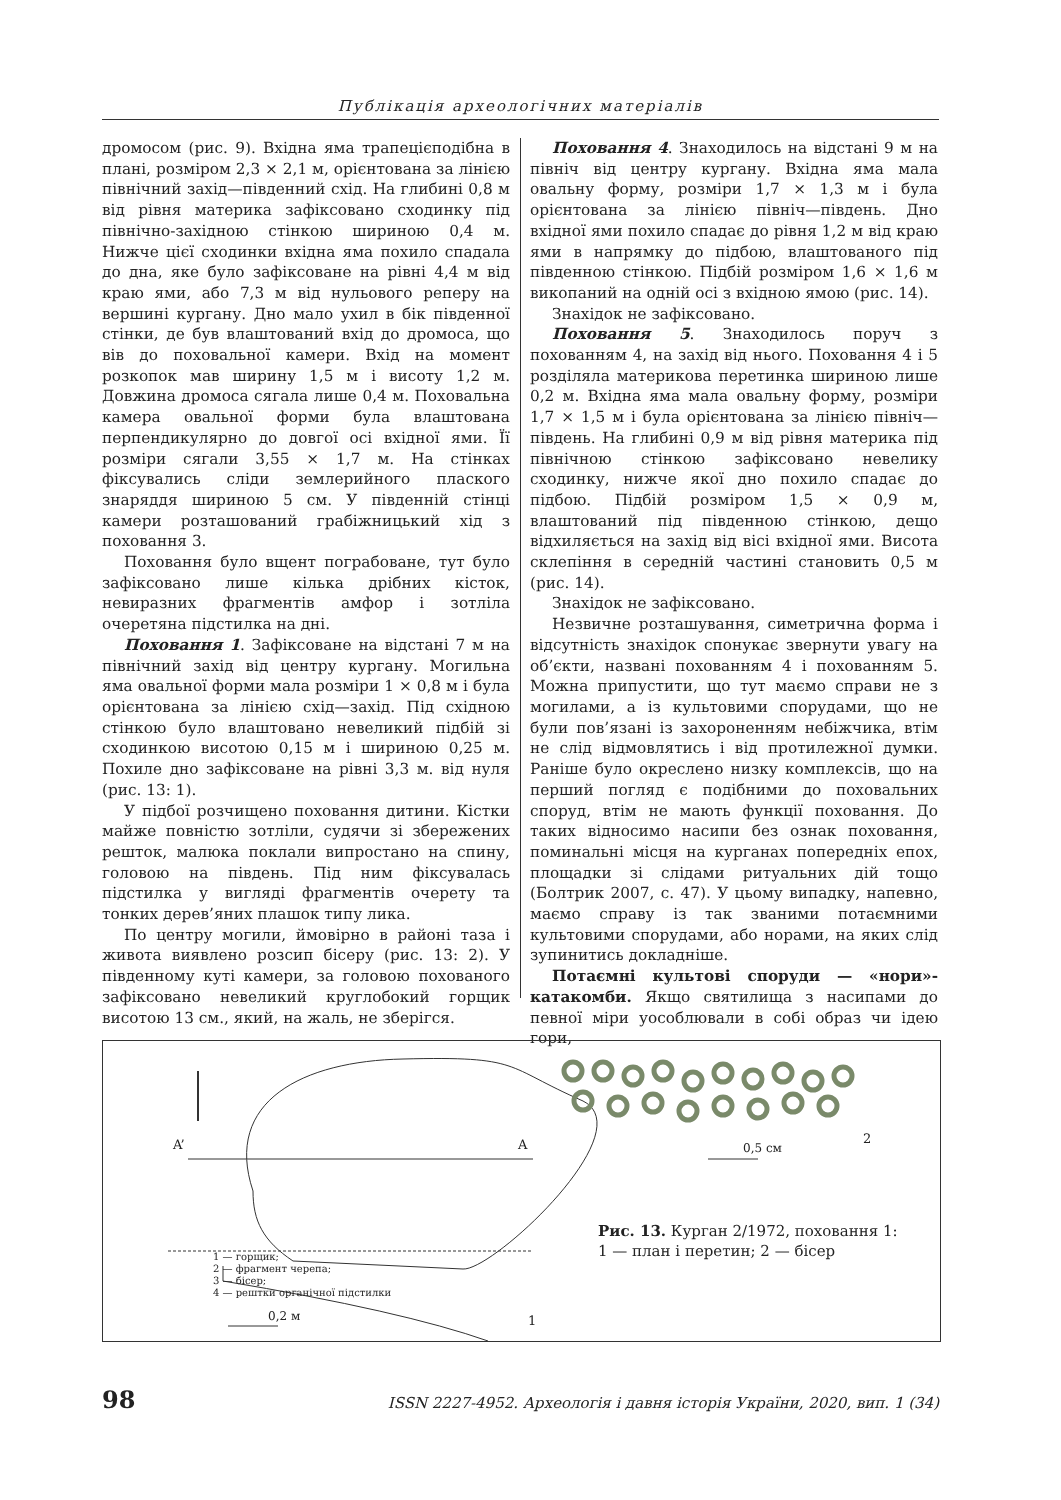Публікація археологічних матеріалів
дромосом (рис. 9). Вхідна яма трапецієподібна в плані, розміром 2,3 × 2,1 м, орієнтована за лінією північний захід—південний схід. На глибині 0,8 м від рівня материка зафіксовано сходинку під північно-західною стінкою шириною 0,4 м. Нижче цієї сходинки вхідна яма похило спадала до дна, яке було зафіксоване на рівні 4,4 м від краю ями, або 7,3 м від нульового реперу на вершині кургану. Дно мало ухил в бік південної стінки, де був влаштований вхід до дромоса, що вів до поховальної камери. Вхід на момент розкопок мав ширину 1,5 м і висоту 1,2 м. Довжина дромоса сягала лише 0,4 м. Поховальна камера овальної форми була влаштована перпендикулярно до довгої осі вхідної ями. Її розміри сягали 3,55 × 1,7 м. На стінках фіксувались сліди землерийного плаского знаряддя шириною 5 см. У південній стінці камери розташований грабіжницький хід з поховання 3.
Поховання було вщент пограбоване, тут було зафіксовано лише кілька дрібних кісток, невиразних фрагментів амфор і зотліла очеретяна підстилка на дні.
Поховання 1. Зафіксоване на відстані 7 м на північний захід від центру кургану. Могильна яма овальної форми мала розміри 1 × 0,8 м і була орієнтована за лінією схід—захід. Під східною стінкою було влаштовано невеликий підбій зі сходинкою висотою 0,15 м і шириною 0,25 м. Похиле дно зафіксоване на рівні 3,3 м. від нуля (рис. 13: 1).
У підбої розчищено поховання дитини. Кістки майже повністю зотліли, судячи зі збережених решток, малюка поклали випростано на спину, головою на південь. Під ним фіксувалась підстилка у вигляді фрагментів очерету та тонких дерев’яних плашок типу лика.
По центру могили, ймовірно в районі таза і живота виявлено розсип бісеру (рис. 13: 2). У південному куті камери, за головою похованого зафіксовано невеликий круглобокий горщик висотою 13 см., який, на жаль, не зберігся.
Поховання 4. Знаходилось на відстані 9 м на північ від центру кургану. Вхідна яма мала овальну форму, розміри 1,7 × 1,3 м і була орієнтована за лінією північ—південь. Дно вхідної ями похило спадає до рівня 1,2 м від краю ями в напрямку до підбою, влаштованого під південною стінкою. Підбій розміром 1,6 × 1,6 м викопаний на одній осі з вхідною ямою (рис. 14).
Знахідок не зафіксовано.
Поховання 5. Знаходилось поруч з похованням 4, на захід від нього. Поховання 4 і 5 розділяла материкова перетинка шириною лише 0,2 м. Вхідна яма мала овальну форму, розміри 1,7 × 1,5 м і була орієнтована за лінією північ—південь. На глибині 0,9 м від рівня материка під північною стінкою зафіксовано невелику сходинку, нижче якої дно похило спадає до підбою. Підбій розміром 1,5 × 0,9 м, влаштований під південною стінкою, дещо відхиляється на захід від вісі вхідної ями. Висота склепіння в середній частині становить 0,5 м (рис. 14).
Знахідок не зафіксовано.
Незвичне розташування, симетрична форма і відсутність знахідок спонукає звернути увагу на об’єкти, названі похованням 4 і похованням 5. Можна припустити, що тут маємо справи не з могилами, а із культовими спорудами, що не були пов’язані із захороненням небіжчика, втім не слід відмовлятись і від протилежної думки. Раніше було окреслено низку комплексів, що на перший погляд є подібними до поховальних споруд, втім не мають функції поховання. До таких відносимо насипи без ознак поховання, поминальні місця на курганах попередніх епох, площадки зі слідами ритуальних дій тощо (Болтрик 2007, с. 47). У цьому випадку, напевно, маємо справу із так званими потаємними культовими спорудами, або норами, на яких слід зупинитись докладніше.
Потаємні культові споруди — «нори»-катакомби. Якщо святилища з насипами до певної міри уособлювали в собі образ чи ідею гори,
1 — горщик;
2 — фрагмент черепа;
3 — бісер;
4 — рештки органічної підстилки
A’ A 2
0,5 см
0,2 м 1
Рис. 13. Курган 2/1972, поховання 1: 1 — план і перетин; 2 — бісер
98 ISSN 2227-4952. Археологія і давня історія України, 2020, вип. 1 (34)